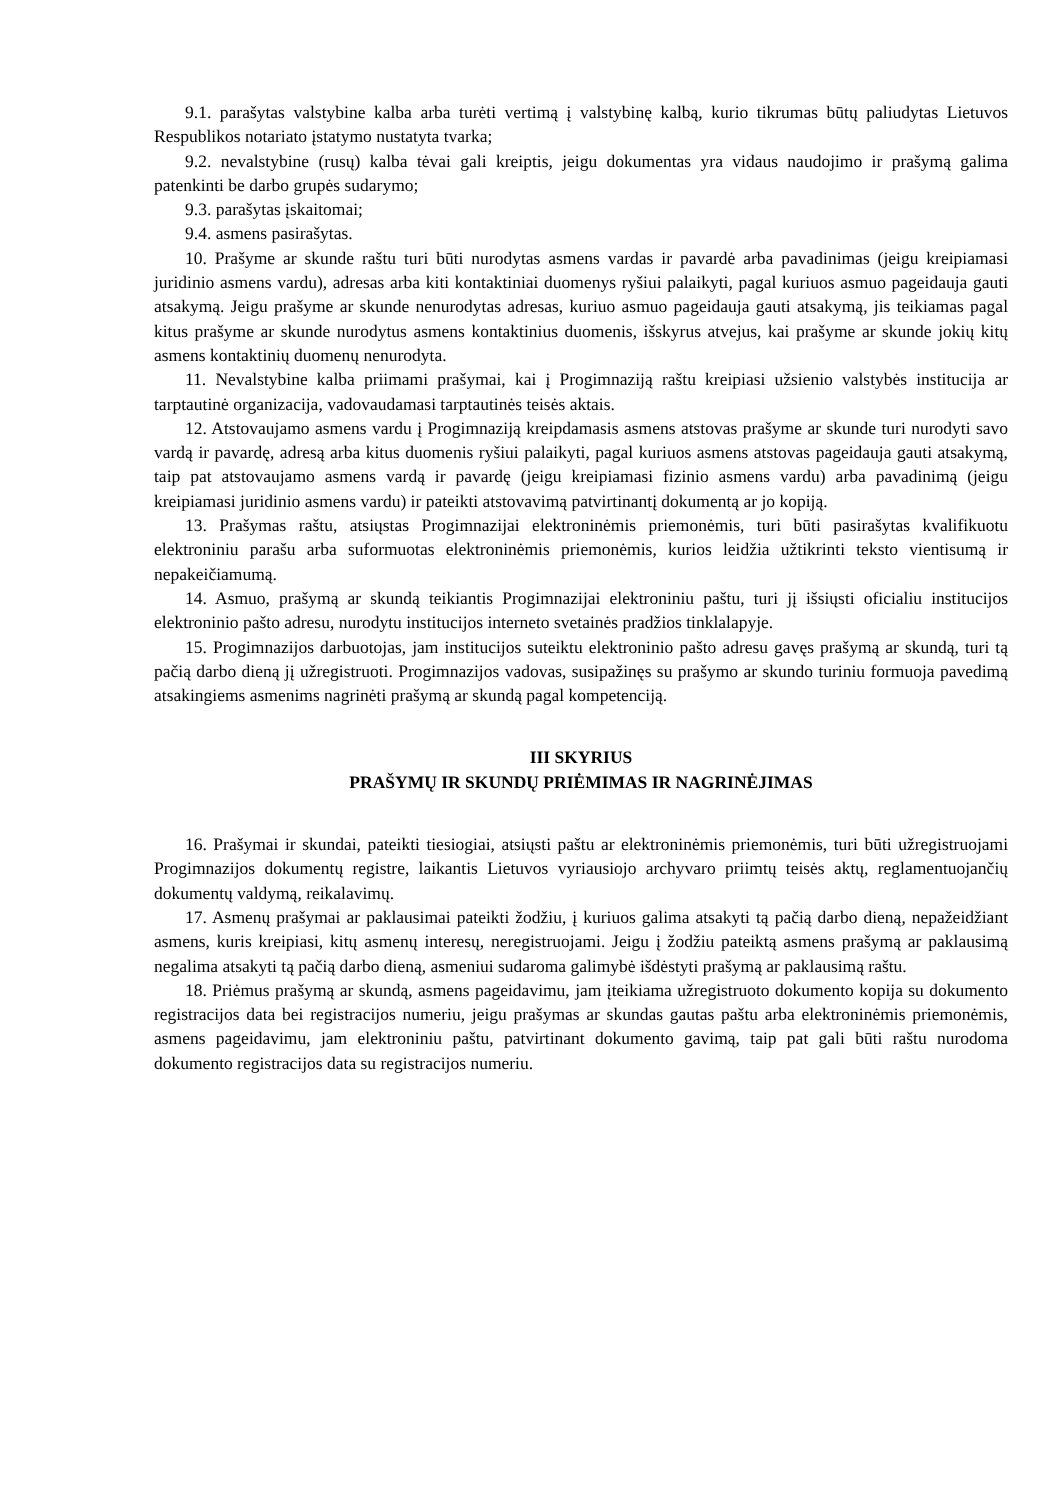9.1. parašytas valstybine kalba arba turėti vertimą į valstybinę kalbą, kurio tikrumas būtų paliudytas Lietuvos Respublikos notariato įstatymo nustatyta tvarka;
9.2. nevalstybine (rusų) kalba tėvai gali kreiptis, jeigu dokumentas yra vidaus naudojimo ir prašymą galima patenkinti be darbo grupės sudarymo;
9.3. parašytas įskaitomai;
9.4. asmens pasirašytas.
10. Prašyme ar skunde raštu turi būti nurodytas asmens vardas ir pavardė arba pavadinimas (jeigu kreipiamasi juridinio asmens vardu), adresas arba kiti kontaktiniai duomenys ryšiui palaikyti, pagal kuriuos asmuo pageidauja gauti atsakymą. Jeigu prašyme ar skunde nenurodytas adresas, kuriuo asmuo pageidauja gauti atsakymą, jis teikiamas pagal kitus prašyme ar skunde nurodytus asmens kontaktinius duomenis, išskyrus atvejus, kai prašyme ar skunde jokių kitų asmens kontaktinių duomenų nenurodyta.
11. Nevalstybine kalba priimami prašymai, kai į Progimnaziją raštu kreipiasi užsienio valstybės institucija ar tarptautinė organizacija, vadovaudamasi tarptautinės teisės aktais.
12. Atstovaujamo asmens vardu į Progimnaziją kreipdamasis asmens atstovas prašyme ar skunde turi nurodyti savo vardą ir pavardę, adresą arba kitus duomenis ryšiui palaikyti, pagal kuriuos asmens atstovas pageidauja gauti atsakymą, taip pat atstovaujamo asmens vardą ir pavardę (jeigu kreipiamasi fizinio asmens vardu) arba pavadinimą (jeigu kreipiamasi juridinio asmens vardu) ir pateikti atstovavimą patvirtinantį dokumentą ar jo kopiją.
13. Prašymas raštu, atsiųstas Progimnazijai elektroninėmis priemonėmis, turi būti pasirašytas kvalifikuotu elektroniniu parašu arba suformuotas elektroninėmis priemonėmis, kurios leidžia užtikrinti teksto vientisumą ir nepakeičiamumą.
14. Asmuo, prašymą ar skundą teikiantis Progimnazijai elektroniniu paštu, turi jį išsiųsti oficialiu institucijos elektroninio pašto adresu, nurodytu institucijos interneto svetainės pradžios tinklalapyje.
15. Progimnazijos darbuotojas, jam institucijos suteiktu elektroninio pašto adresu gavęs prašymą ar skundą, turi tą pačią darbo dieną jį užregistruoti. Progimnazijos vadovas, susipažinęs su prašymo ar skundo turiniu formuoja pavedimą atsakingiems asmenims nagrinėti prašymą ar skundą pagal kompetenciją.
III SKYRIUS
PRAŠYMŲ IR SKUNDŲ PRIĖMIMAS IR NAGRINĖJIMAS
16. Prašymai ir skundai, pateikti tiesiogiai, atsiųsti paštu ar elektroninėmis priemonėmis, turi būti užregistruojami Progimnazijos dokumentų registre, laikantis Lietuvos vyriausiojo archyvaro priimtų teisės aktų, reglamentuojančių dokumentų valdymą, reikalavimų.
17. Asmenų prašymai ar paklausimai pateikti žodžiu, į kuriuos galima atsakyti tą pačią darbo dieną, nepažeidžiant asmens, kuris kreipiasi, kitų asmenų interesų, neregistruojami. Jeigu į žodžiu pateiktą asmens prašymą ar paklausimą negalima atsakyti tą pačią darbo dieną, asmeniui sudaroma galimybė išdėstyti prašymą ar paklausimą raštu.
18. Priėmus prašymą ar skundą, asmens pageidavimu, jam įteikiama užregistruoto dokumento kopija su dokumento registracijos data bei registracijos numeriu, jeigu prašymas ar skundas gautas paštu arba elektroninėmis priemonėmis, asmens pageidavimu, jam elektroniniu paštu, patvirtinant dokumento gavimą, taip pat gali būti raštu nurodoma dokumento registracijos data su registracijos numeriu.